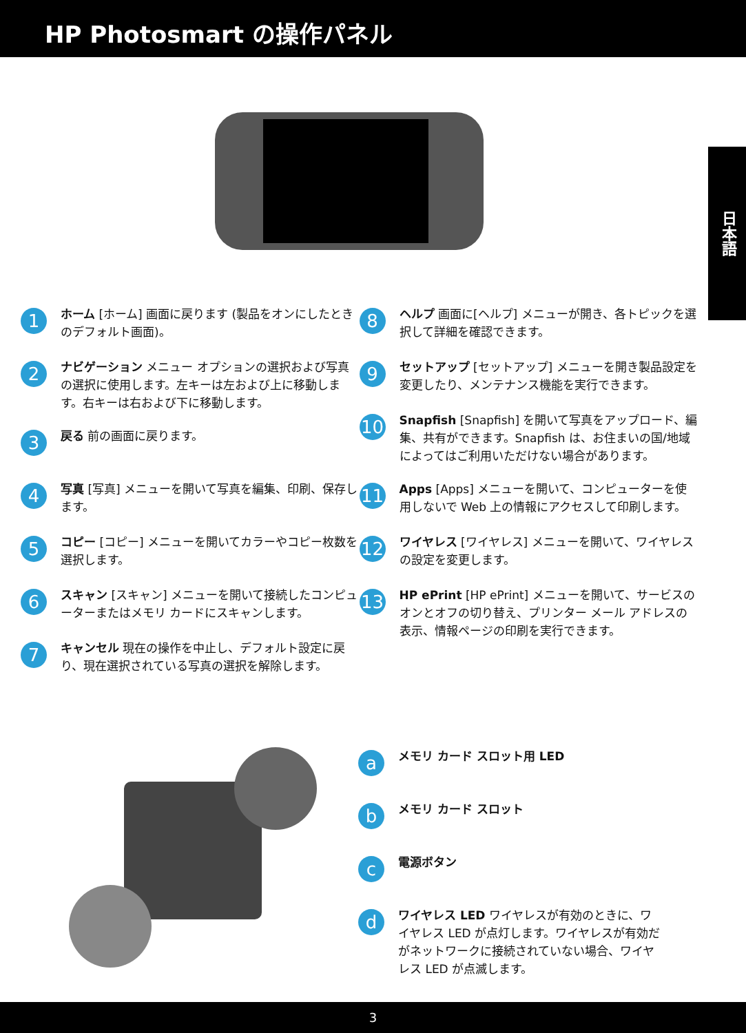HP Photosmart の操作パネル
日本語
1
ホーム [ホーム] 画面に戻ります (製品をオンにしたときのデフォルト画面)。
2
ナビゲーション メニュー オプションの選択および写真の選択に使用します。左キーは左および上に移動します。右キーは右および下に移動します。
3
戻る 前の画面に戻ります。
4
写真 [写真] メニューを開いて写真を編集、印刷、保存します。
5
コピー [コピー] メニューを開いてカラーやコピー枚数を選択します。
6
スキャン [スキャン] メニューを開いて接続したコンピューターまたはメモリ カードにスキャンします。
7
キャンセル 現在の操作を中止し、デフォルト設定に戻り、現在選択されている写真の選択を解除します。
8
ヘルプ 画面に[ヘルプ] メニューが開き、各トピックを選択して詳細を確認できます。
9
セットアップ [セットアップ] メニューを開き製品設定を変更したり、メンテナンス機能を実行できます。
10
Snapfish [Snapfish] を開いて写真をアップロード、編集、共有ができます。Snapfish は、お住まいの国/地域によってはご利用いただけない場合があります。
11
Apps [Apps] メニューを開いて、コンピューターを使用しないで Web 上の情報にアクセスして印刷します。
12
ワイヤレス [ワイヤレス] メニューを開いて、ワイヤレスの設定を変更します。
13
HP ePrint [HP ePrint] メニューを開いて、サービスのオンとオフの切り替え、プリンター メール アドレスの表示、情報ページの印刷を実行できます。
a
メモリ カード スロット用 LED
b
メモリ カード スロット
c
電源ボタン
d
ワイヤレス LED ワイヤレスが有効のときに、ワイヤレス LED が点灯します。ワイヤレスが有効だがネットワークに接続されていない場合、ワイヤレス LED が点滅します。
3